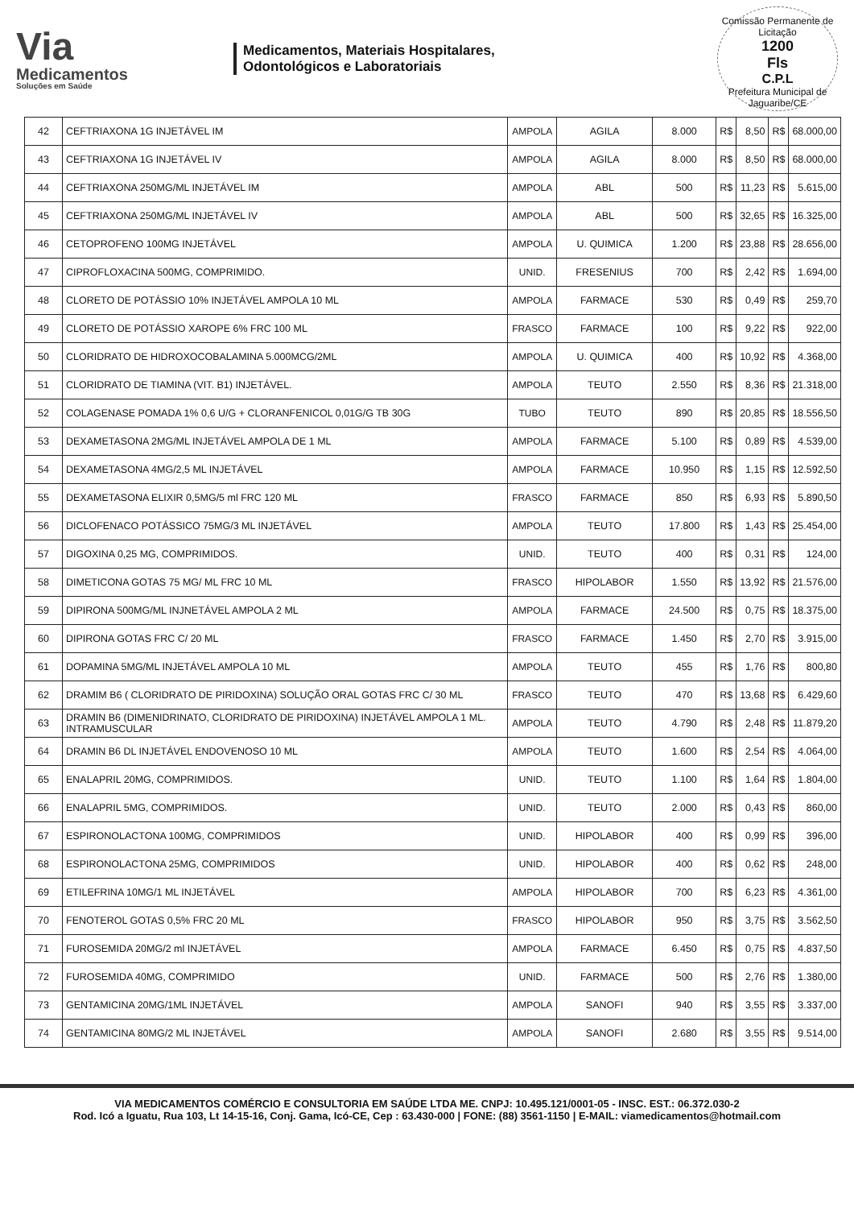Via
Medicamentos
Soluções em Saúde
Medicamentos, Materiais Hospitalares,
Odontológicos e Laboratoriais
Comissão Permanente de Licitação
1200
Fls
C.P.L
Prefeitura Municipal de Jaguaribe/CE
| 42 | CEFTRIAXONA 1G INJETÁVEL IM | AMPOLA | AGILA | 8.000 | R$ | 8,50 | R$ | 68.000,00 |
| 43 | CEFTRIAXONA 1G INJETÁVEL IV | AMPOLA | AGILA | 8.000 | R$ | 8,50 | R$ | 68.000,00 |
| 44 | CEFTRIAXONA 250MG/ML INJETÁVEL IM | AMPOLA | ABL | 500 | R$ | 11,23 | R$ | 5.615,00 |
| 45 | CEFTRIAXONA 250MG/ML INJETÁVEL IV | AMPOLA | ABL | 500 | R$ | 32,65 | R$ | 16.325,00 |
| 46 | CETOPROFENO 100MG INJETÁVEL | AMPOLA | U. QUIMICA | 1.200 | R$ | 23,88 | R$ | 28.656,00 |
| 47 | CIPROFLOXACINA 500MG, COMPRIMIDO. | UNID. | FRESENIUS | 700 | R$ | 2,42 | R$ | 1.694,00 |
| 48 | CLORETO DE POTÁSSIO 10% INJETÁVEL AMPOLA 10 ML | AMPOLA | FARMACE | 530 | R$ | 0,49 | R$ | 259,70 |
| 49 | CLORETO DE POTÁSSIO XAROPE 6% FRC 100 ML | FRASCO | FARMACE | 100 | R$ | 9,22 | R$ | 922,00 |
| 50 | CLORIDRATO DE HIDROXOCOBALAMINA 5.000MCG/2ML | AMPOLA | U. QUIMICA | 400 | R$ | 10,92 | R$ | 4.368,00 |
| 51 | CLORIDRATO DE TIAMINA (VIT. B1) INJETÁVEL. | AMPOLA | TEUTO | 2.550 | R$ | 8,36 | R$ | 21.318,00 |
| 52 | COLAGENASE POMADA 1% 0,6 U/G + CLORANFENICOL 0,01G/G TB 30G | TUBO | TEUTO | 890 | R$ | 20,85 | R$ | 18.556,50 |
| 53 | DEXAMETASONA 2MG/ML INJETÁVEL AMPOLA DE 1 ML | AMPOLA | FARMACE | 5.100 | R$ | 0,89 | R$ | 4.539,00 |
| 54 | DEXAMETASONA 4MG/2,5 ML INJETÁVEL | AMPOLA | FARMACE | 10.950 | R$ | 1,15 | R$ | 12.592,50 |
| 55 | DEXAMETASONA ELIXIR 0,5MG/5 ml FRC 120 ML | FRASCO | FARMACE | 850 | R$ | 6,93 | R$ | 5.890,50 |
| 56 | DICLOFENACO POTÁSSICO 75MG/3 ML INJETÁVEL | AMPOLA | TEUTO | 17.800 | R$ | 1,43 | R$ | 25.454,00 |
| 57 | DIGOXINA 0,25 MG, COMPRIMIDOS. | UNID. | TEUTO | 400 | R$ | 0,31 | R$ | 124,00 |
| 58 | DIMETICONA GOTAS 75 MG/ ML FRC 10 ML | FRASCO | HIPOLABOR | 1.550 | R$ | 13,92 | R$ | 21.576,00 |
| 59 | DIPIRONA 500MG/ML INJNETÁVEL AMPOLA 2 ML | AMPOLA | FARMACE | 24.500 | R$ | 0,75 | R$ | 18.375,00 |
| 60 | DIPIRONA GOTAS FRC C/ 20 ML | FRASCO | FARMACE | 1.450 | R$ | 2,70 | R$ | 3.915,00 |
| 61 | DOPAMINA 5MG/ML INJETÁVEL AMPOLA 10 ML | AMPOLA | TEUTO | 455 | R$ | 1,76 | R$ | 800,80 |
| 62 | DRAMIM B6 ( CLORIDRATO DE PIRIDOXINA) SOLUÇÃO ORAL GOTAS FRC C/ 30 ML | FRASCO | TEUTO | 470 | R$ | 13,68 | R$ | 6.429,60 |
| 63 | DRAMIN B6 (DIMENIDRINATO, CLORIDRATO DE PIRIDOXINA) INJETÁVEL AMPOLA 1 ML. INTRAMUSCULAR | AMPOLA | TEUTO | 4.790 | R$ | 2,48 | R$ | 11.879,20 |
| 64 | DRAMIN B6 DL INJETÁVEL ENDOVENOSO 10 ML | AMPOLA | TEUTO | 1.600 | R$ | 2,54 | R$ | 4.064,00 |
| 65 | ENALAPRIL 20MG, COMPRIMIDOS. | UNID. | TEUTO | 1.100 | R$ | 1,64 | R$ | 1.804,00 |
| 66 | ENALAPRIL 5MG, COMPRIMIDOS. | UNID. | TEUTO | 2.000 | R$ | 0,43 | R$ | 860,00 |
| 67 | ESPIRONOLACTONA 100MG, COMPRIMIDOS | UNID. | HIPOLABOR | 400 | R$ | 0,99 | R$ | 396,00 |
| 68 | ESPIRONOLACTONA 25MG, COMPRIMIDOS | UNID. | HIPOLABOR | 400 | R$ | 0,62 | R$ | 248,00 |
| 69 | ETILEFRINA 10MG/1 ML INJETÁVEL | AMPOLA | HIPOLABOR | 700 | R$ | 6,23 | R$ | 4.361,00 |
| 70 | FENOTEROL GOTAS 0,5% FRC 20 ML | FRASCO | HIPOLABOR | 950 | R$ | 3,75 | R$ | 3.562,50 |
| 71 | FUROSEMIDA 20MG/2 ml INJETÁVEL | AMPOLA | FARMACE | 6.450 | R$ | 0,75 | R$ | 4.837,50 |
| 72 | FUROSEMIDA 40MG, COMPRIMIDO | UNID. | FARMACE | 500 | R$ | 2,76 | R$ | 1.380,00 |
| 73 | GENTAMICINA 20MG/1ML INJETÁVEL | AMPOLA | SANOFI | 940 | R$ | 3,55 | R$ | 3.337,00 |
| 74 | GENTAMICINA 80MG/2 ML INJETÁVEL | AMPOLA | SANOFI | 2.680 | R$ | 3,55 | R$ | 9.514,00 |
VIA MEDICAMENTOS COMÉRCIO E CONSULTORIA EM SAÚDE LTDA ME. CNPJ: 10.495.121/0001-05 - INSC. EST.: 06.372.030-2
Rod. Icó a Iguatu, Rua 103, Lt 14-15-16, Conj. Gama, Icó-CE, Cep : 63.430-000 | FONE: (88) 3561-1150 | E-MAIL: viamedicamentos@hotmail.com